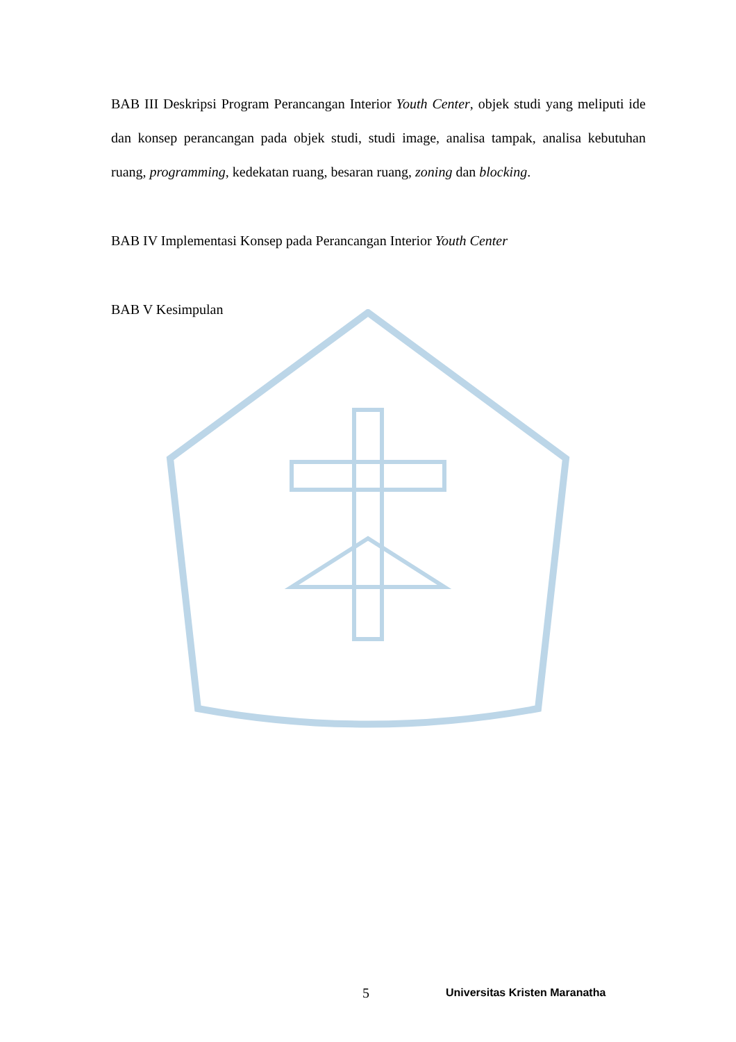BAB III Deskripsi Program Perancangan Interior Youth Center, objek studi yang meliputi ide dan konsep perancangan pada objek studi, studi image, analisa tampak, analisa kebutuhan ruang, programming, kedekatan ruang, besaran ruang, zoning dan blocking.
BAB IV Implementasi Konsep pada Perancangan Interior Youth Center
BAB V Kesimpulan
5 Universitas Kristen Maranatha